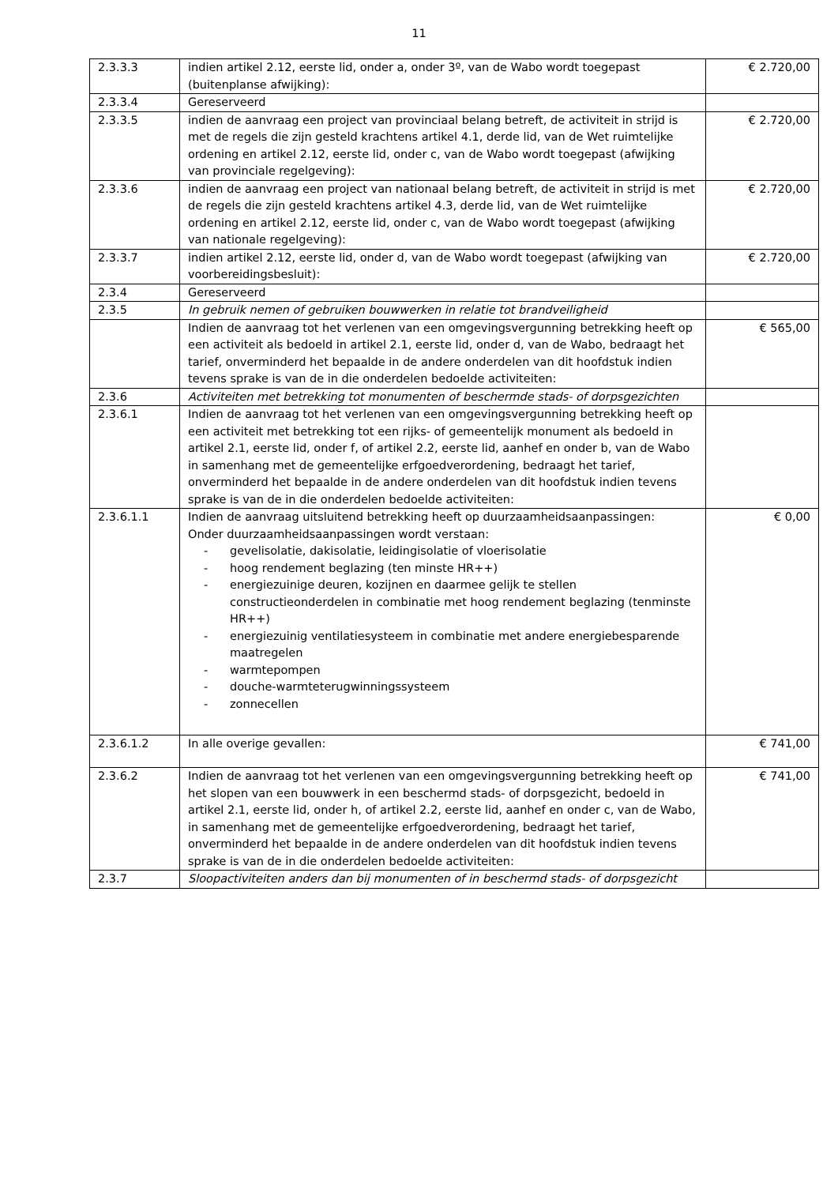11
| 2.3.3.3 | indien artikel 2.12, eerste lid, onder a, onder 3º, van de Wabo wordt toegepast (buitenplanse afwijking): | € 2.720,00 |
| 2.3.3.4 | Gereserveerd | |
| 2.3.3.5 | indien de aanvraag een project van provinciaal belang betreft, de activiteit in strijd is met de regels die zijn gesteld krachtens artikel 4.1, derde lid, van de Wet ruimtelijke ordening en artikel 2.12, eerste lid, onder c, van de Wabo wordt toegepast (afwijking van provinciale regelgeving): | € 2.720,00 |
| 2.3.3.6 | indien de aanvraag een project van nationaal belang betreft, de activiteit in strijd is met de regels die zijn gesteld krachtens artikel 4.3, derde lid, van de Wet ruimtelijke ordening en artikel 2.12, eerste lid, onder c, van de Wabo wordt toegepast (afwijking van nationale regelgeving): | € 2.720,00 |
| 2.3.3.7 | indien artikel 2.12, eerste lid, onder d, van de Wabo wordt toegepast (afwijking van voorbereidingsbesluit): | € 2.720,00 |
| 2.3.4 | Gereserveerd | |
| 2.3.5 | In gebruik nemen of gebruiken bouwwerken in relatie tot brandveiligheid | |
| | Indien de aanvraag tot het verlenen van een omgevingsvergunning betrekking heeft op een activiteit als bedoeld in artikel 2.1, eerste lid, onder d, van de Wabo, bedraagt het tarief, onverminderd het bepaalde in de andere onderdelen van dit hoofdstuk indien tevens sprake is van de in die onderdelen bedoelde activiteiten: | € 565,00 |
| 2.3.6 | Activiteiten met betrekking tot monumenten of beschermde stads- of dorpsgezichten | |
| 2.3.6.1 | Indien de aanvraag tot het verlenen van een omgevingsvergunning betrekking heeft op een activiteit met betrekking tot een rijks- of gemeentelijk monument als bedoeld in artikel 2.1, eerste lid, onder f, of artikel 2.2, eerste lid, aanhef en onder b, van de Wabo in samenhang met de gemeentelijke erfgoedverordening, bedraagt het tarief, onverminderd het bepaalde in de andere onderdelen van dit hoofdstuk indien tevens sprake is van de in die onderdelen bedoelde activiteiten: | |
| 2.3.6.1.1 | Indien de aanvraag uitsluitend betrekking heeft op duurzaamheidsaanpassingen: Onder duurzaamheidsaanpassingen wordt verstaan: - gevelisolatie, dakisolatie, leidingisolatie of vloerisolatie - hoog rendement beglazing (ten minste HR++) - energiezuinige deuren, kozijnen en daarmee gelijk te stellen constructieonderdelen in combinatie met hoog rendement beglazing (tenminste HR++) - energiezuinig ventilatiesysteem in combinatie met andere energiebesparende maatregelen - warmtepompen - douche-warmteterugwinningssysteem - zonnecellen | € 0,00 |
| 2.3.6.1.2 | In alle overige gevallen: | € 741,00 |
| 2.3.6.2 | Indien de aanvraag tot het verlenen van een omgevingsvergunning betrekking heeft op het slopen van een bouwwerk in een beschermd stads- of dorpsgezicht, bedoeld in artikel 2.1, eerste lid, onder h, of artikel 2.2, eerste lid, aanhef en onder c, van de Wabo, in samenhang met de gemeentelijke erfgoedverordening, bedraagt het tarief, onverminderd het bepaalde in de andere onderdelen van dit hoofdstuk indien tevens sprake is van de in die onderdelen bedoelde activiteiten: | € 741,00 |
| 2.3.7 | Sloopactiviteiten anders dan bij monumenten of in beschermd stads- of dorpsgezicht | |